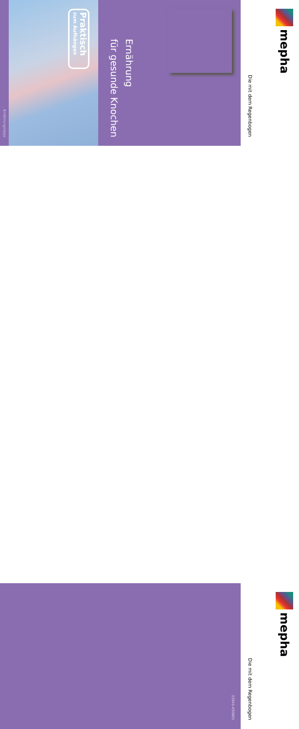Ernährungstipps
Praktisch
zum Aufhängen
Ernährung
für gesunde Knochen
Die mit dem Regenbogen
mepha
23541-450801
Die mit dem Regenbogen
mepha